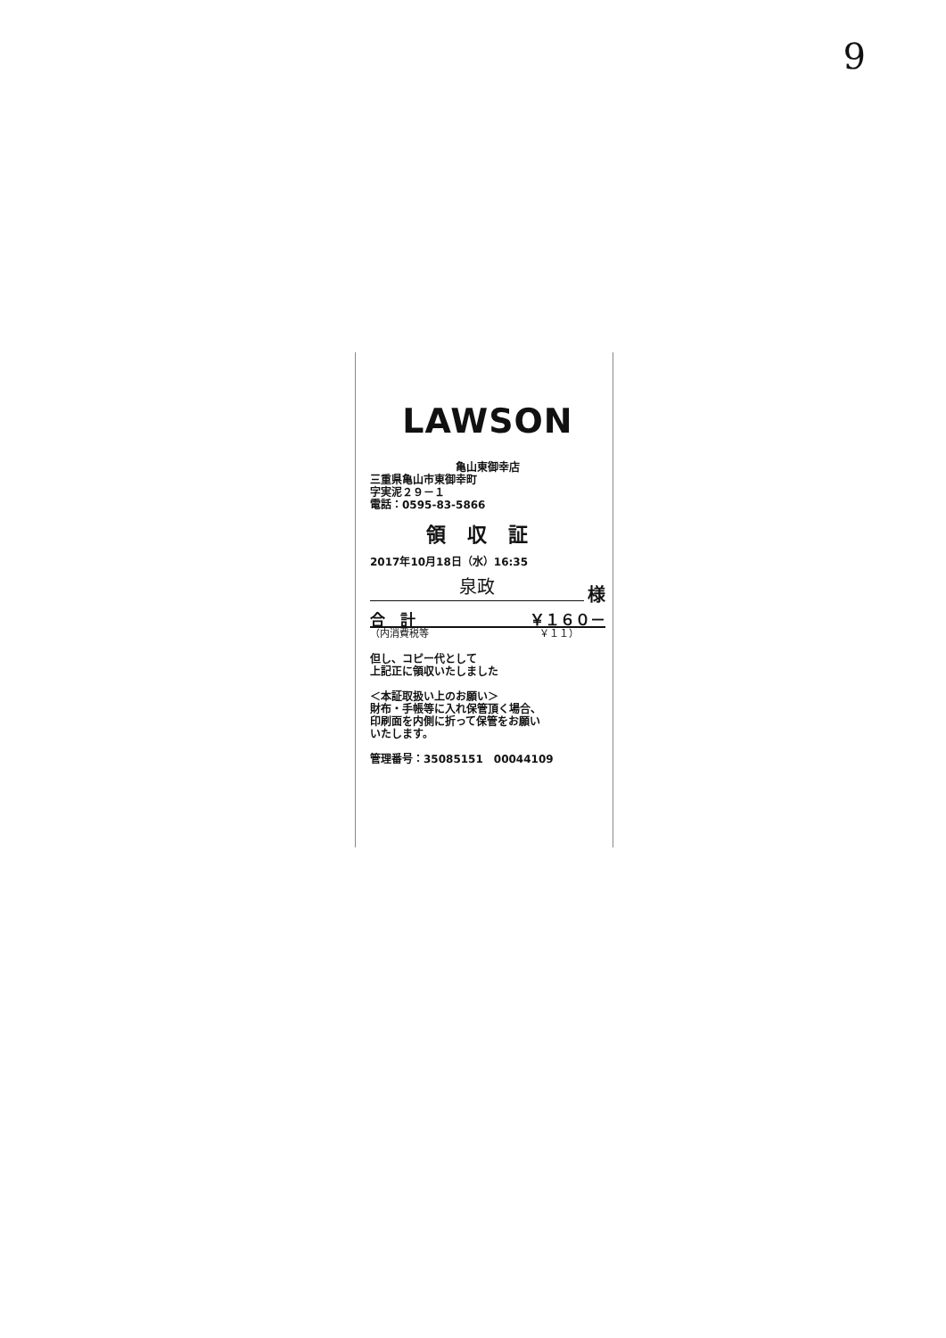9
LAWSON
亀山東御幸店
三重県亀山市東御幸町
字実泥２９－１
電話：0595-83-5866
領収証
2017年10月18日（水）16:35
泉政 様
合　計 ￥１６０－
（内消費税等 ￥１１）
但し、コピー代として
上記正に領収いたしました
＜本証取扱い上のお願い＞
財布・手帳等に入れ保管頂く場合、
印刷面を内側に折って保管をお願い
いたします。
管理番号：35085151　00044109